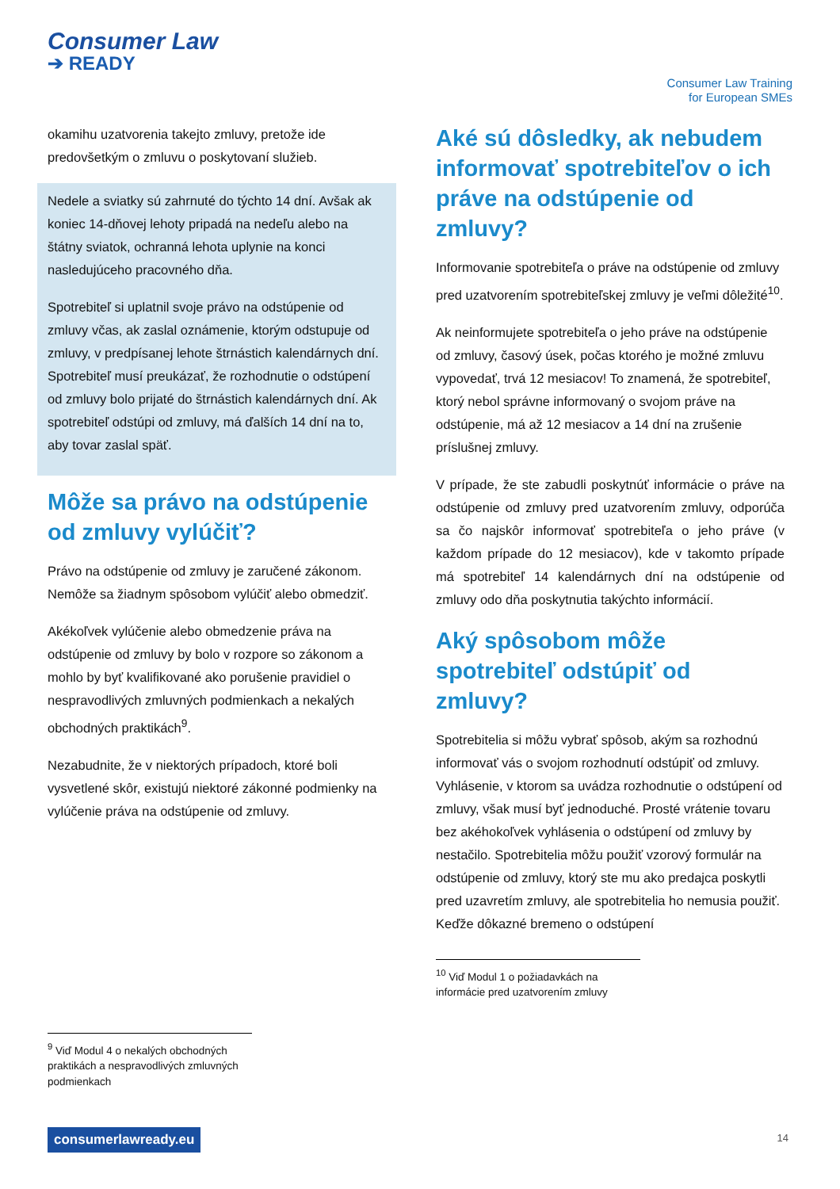Consumer Law
➔ READY
Consumer Law Training
for European SMEs
okamihu uzatvorenia takejto zmluvy, pretože ide predovšetkým o zmluvu o poskytovaní služieb.
Nedele a sviatky sú zahrnuté do týchto 14 dní. Avšak ak koniec 14-dňovej lehoty pripadá na nedeľu alebo na štátny sviatok, ochranná lehota uplynie na konci nasledujúceho pracovného dňa.
Spotrebiteľ si uplatnil svoje právo na odstúpenie od zmluvy včas, ak zaslal oznámenie, ktorým odstupuje od zmluvy, v predpísanej lehote štrnástich kalendárnych dní. Spotrebiteľ musí preukázať, že rozhodnutie o odstúpení od zmluvy bolo prijaté do štrnástich kalendárnych dní. Ak spotrebiteľ odstúpi od zmluvy, má ďalších 14 dní na to, aby tovar zaslal späť.
Môže sa právo na odstúpenie od zmluvy vylúčiť?
Právo na odstúpenie od zmluvy je zaručené zákonom. Nemôže sa žiadnym spôsobom vylúčiť alebo obmedziť.
Akékoľvek vylúčenie alebo obmedzenie práva na odstúpenie od zmluvy by bolo v rozpore so zákonom a mohlo by byť kvalifikované ako porušenie pravidiel o nespravodlivých zmluvných podmienkach a nekalých obchodných praktikách<sup>9</sup>.
Nezabudnite, že v niektorých prípadoch, ktoré boli vysvetlené skôr, existujú niektoré zákonné podmienky na vylúčenie práva na odstúpenie od zmluvy.
<sup>9</sup> Viď Modul 4 o nekalých obchodných praktikách a nespravodlivých zmluvných podmienkach
Aké sú dôsledky, ak nebudem informovať spotrebiteľov o ich práve na odstúpenie od zmluvy?
Informovanie spotrebiteľa o práve na odstúpenie od zmluvy pred uzatvorením spotrebiteľskej zmluvy je veľmi dôležité<sup>10</sup>.
Ak neinformujete spotrebiteľa o jeho práve na odstúpenie od zmluvy, časový úsek, počas ktorého je možné zmluvu vypovedať, trvá 12 mesiacov! To znamená, že spotrebiteľ, ktorý nebol správne informovaný o svojom práve na odstúpenie, má až 12 mesiacov a 14 dní na zrušenie príslušnej zmluvy.
V prípade, že ste zabudli poskytnúť informácie o práve na odstúpenie od zmluvy pred uzatvorením zmluvy, odporúča sa čo najskôr informovať spotrebiteľa o jeho práve (v každom prípade do 12 mesiacov), kde v takomto prípade má spotrebiteľ 14 kalendárnych dní na odstúpenie od zmluvy odo dňa poskytnutia takýchto informácií.
Aký spôsobom môže spotrebiteľ odstúpiť od zmluvy?
Spotrebitelia si môžu vybrať spôsob, akým sa rozhodnú informovať vás o svojom rozhodnutí odstúpiť od zmluvy. Vyhlásenie, v ktorom sa uvádza rozhodnutie o odstúpení od zmluvy, však musí byť jednoduché. Prosté vrátenie tovaru bez akéhokoľvek vyhlásenia o odstúpení od zmluvy by nestačilo. Spotrebitelia môžu použiť vzorový formulár na odstúpenie od zmluvy, ktorý ste mu ako predajca poskytli pred uzavretím zmluvy, ale spotrebitelia ho nemusia použiť. Keďže dôkazné bremeno o odstúpení
<sup>10</sup> Viď Modul 1 o požiadavkách na informácie pred uzatvorením zmluvy
consumerlawready.eu 14